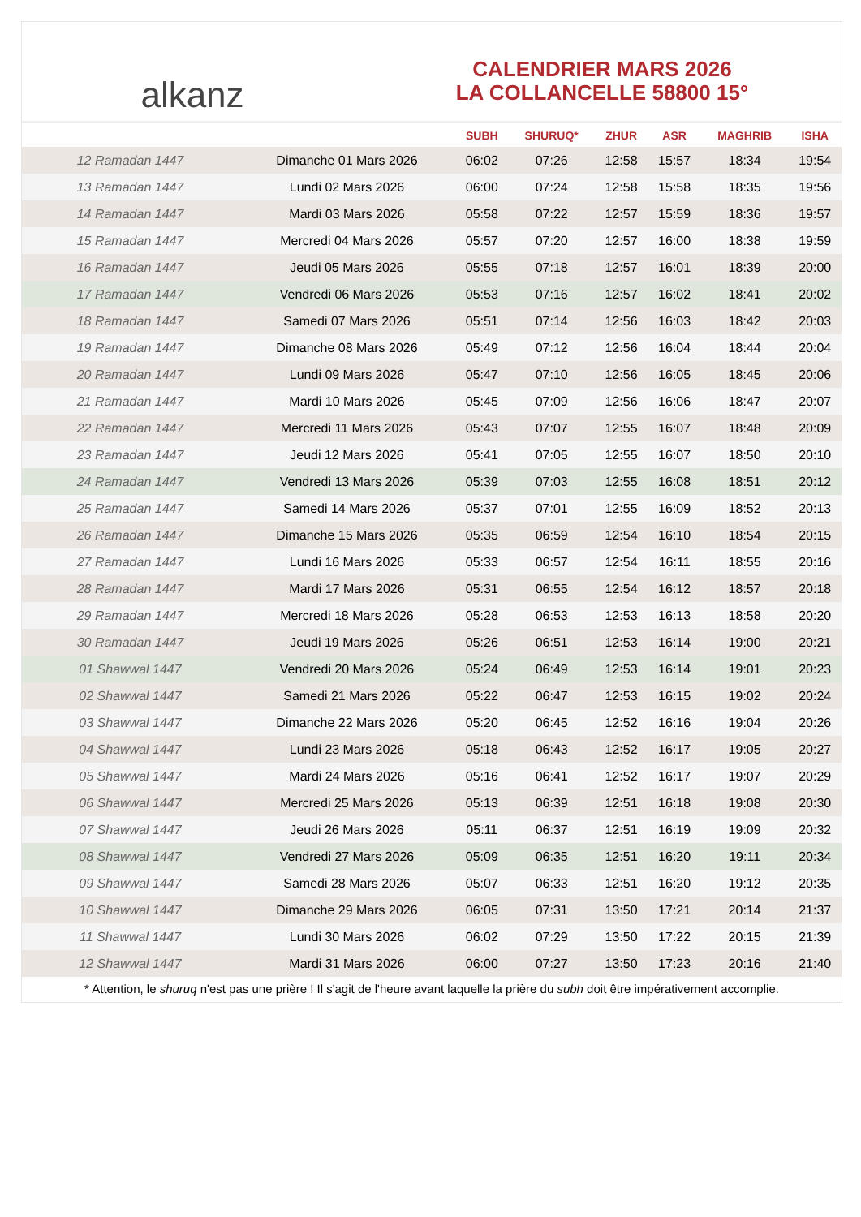alkanz
CALENDRIER MARS 2026
LA COLLANCELLE 58800 15°
| | | SUBH | SHURUQ* | ZHUR | ASR | MAGHRIB | ISHA |
| --- | --- | --- | --- | --- | --- | --- | --- |
| 12 Ramadan 1447 | Dimanche 01 Mars 2026 | 06:02 | 07:26 | 12:58 | 15:57 | 18:34 | 19:54 |
| 13 Ramadan 1447 | Lundi 02 Mars 2026 | 06:00 | 07:24 | 12:58 | 15:58 | 18:35 | 19:56 |
| 14 Ramadan 1447 | Mardi 03 Mars 2026 | 05:58 | 07:22 | 12:57 | 15:59 | 18:36 | 19:57 |
| 15 Ramadan 1447 | Mercredi 04 Mars 2026 | 05:57 | 07:20 | 12:57 | 16:00 | 18:38 | 19:59 |
| 16 Ramadan 1447 | Jeudi 05 Mars 2026 | 05:55 | 07:18 | 12:57 | 16:01 | 18:39 | 20:00 |
| 17 Ramadan 1447 | Vendredi 06 Mars 2026 | 05:53 | 07:16 | 12:57 | 16:02 | 18:41 | 20:02 |
| 18 Ramadan 1447 | Samedi 07 Mars 2026 | 05:51 | 07:14 | 12:56 | 16:03 | 18:42 | 20:03 |
| 19 Ramadan 1447 | Dimanche 08 Mars 2026 | 05:49 | 07:12 | 12:56 | 16:04 | 18:44 | 20:04 |
| 20 Ramadan 1447 | Lundi 09 Mars 2026 | 05:47 | 07:10 | 12:56 | 16:05 | 18:45 | 20:06 |
| 21 Ramadan 1447 | Mardi 10 Mars 2026 | 05:45 | 07:09 | 12:56 | 16:06 | 18:47 | 20:07 |
| 22 Ramadan 1447 | Mercredi 11 Mars 2026 | 05:43 | 07:07 | 12:55 | 16:07 | 18:48 | 20:09 |
| 23 Ramadan 1447 | Jeudi 12 Mars 2026 | 05:41 | 07:05 | 12:55 | 16:07 | 18:50 | 20:10 |
| 24 Ramadan 1447 | Vendredi 13 Mars 2026 | 05:39 | 07:03 | 12:55 | 16:08 | 18:51 | 20:12 |
| 25 Ramadan 1447 | Samedi 14 Mars 2026 | 05:37 | 07:01 | 12:55 | 16:09 | 18:52 | 20:13 |
| 26 Ramadan 1447 | Dimanche 15 Mars 2026 | 05:35 | 06:59 | 12:54 | 16:10 | 18:54 | 20:15 |
| 27 Ramadan 1447 | Lundi 16 Mars 2026 | 05:33 | 06:57 | 12:54 | 16:11 | 18:55 | 20:16 |
| 28 Ramadan 1447 | Mardi 17 Mars 2026 | 05:31 | 06:55 | 12:54 | 16:12 | 18:57 | 20:18 |
| 29 Ramadan 1447 | Mercredi 18 Mars 2026 | 05:28 | 06:53 | 12:53 | 16:13 | 18:58 | 20:20 |
| 30 Ramadan 1447 | Jeudi 19 Mars 2026 | 05:26 | 06:51 | 12:53 | 16:14 | 19:00 | 20:21 |
| 01 Shawwal 1447 | Vendredi 20 Mars 2026 | 05:24 | 06:49 | 12:53 | 16:14 | 19:01 | 20:23 |
| 02 Shawwal 1447 | Samedi 21 Mars 2026 | 05:22 | 06:47 | 12:53 | 16:15 | 19:02 | 20:24 |
| 03 Shawwal 1447 | Dimanche 22 Mars 2026 | 05:20 | 06:45 | 12:52 | 16:16 | 19:04 | 20:26 |
| 04 Shawwal 1447 | Lundi 23 Mars 2026 | 05:18 | 06:43 | 12:52 | 16:17 | 19:05 | 20:27 |
| 05 Shawwal 1447 | Mardi 24 Mars 2026 | 05:16 | 06:41 | 12:52 | 16:17 | 19:07 | 20:29 |
| 06 Shawwal 1447 | Mercredi 25 Mars 2026 | 05:13 | 06:39 | 12:51 | 16:18 | 19:08 | 20:30 |
| 07 Shawwal 1447 | Jeudi 26 Mars 2026 | 05:11 | 06:37 | 12:51 | 16:19 | 19:09 | 20:32 |
| 08 Shawwal 1447 | Vendredi 27 Mars 2026 | 05:09 | 06:35 | 12:51 | 16:20 | 19:11 | 20:34 |
| 09 Shawwal 1447 | Samedi 28 Mars 2026 | 05:07 | 06:33 | 12:51 | 16:20 | 19:12 | 20:35 |
| 10 Shawwal 1447 | Dimanche 29 Mars 2026 | 06:05 | 07:31 | 13:50 | 17:21 | 20:14 | 21:37 |
| 11 Shawwal 1447 | Lundi 30 Mars 2026 | 06:02 | 07:29 | 13:50 | 17:22 | 20:15 | 21:39 |
| 12 Shawwal 1447 | Mardi 31 Mars 2026 | 06:00 | 07:27 | 13:50 | 17:23 | 20:16 | 21:40 |
* Attention, le shuruq n'est pas une prière ! Il s'agit de l'heure avant laquelle la prière du subh doit être impérativement accomplie.